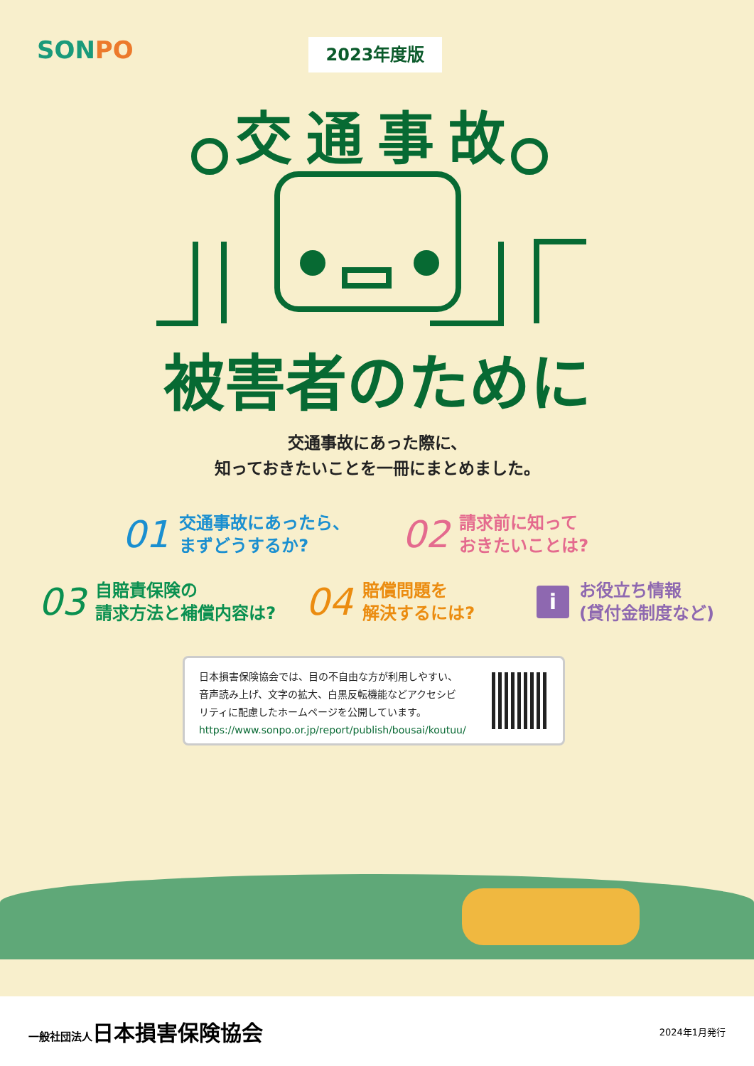SONPO 2023年度版
交通事故
被害者のために
交通事故にあった際に、
知っておきたいことを一冊にまとめました。
01
交通事故にあったら、
まずどうするか?
02
請求前に知って
おきたいことは?
03
自賠責保険の
請求方法と補償内容は?
04
賠償問題を
解決するには?
i
お役立ち情報
(貸付金制度など)
日本損害保険協会では、目の不自由な方が利用しやすい、
音声読み上げ、文字の拡大、白黒反転機能などアクセシビ
リティに配慮したホームページを公開しています。
https://www.sonpo.or.jp/report/publish/bousai/koutuu/
一般社団法人日本損害保険協会 2024年1月発行